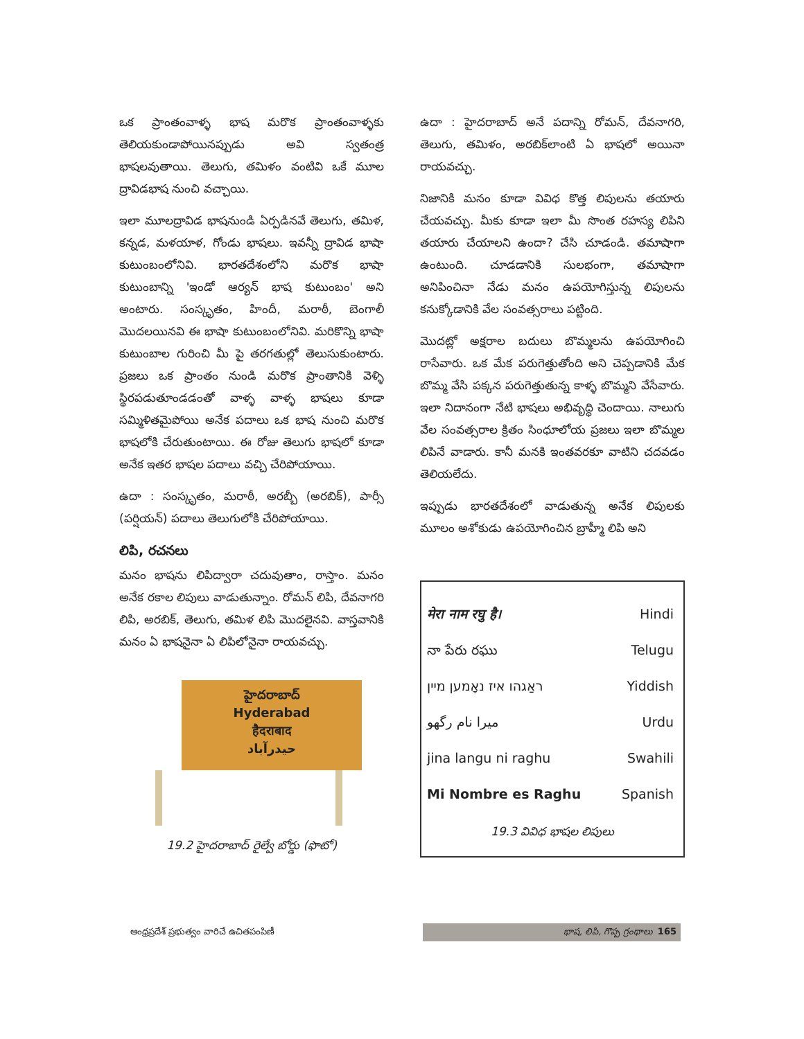ఒక ప్రాంతంవాళ్ళ భాష మరొక ప్రాంతంవాళ్ళకు తెలియకుండాపోయినప్పుడు అవి స్వతంత్ర భాషలవుతాయి. తెలుగు, తమిళం వంటివి ఒకే మూల ద్రావిడభాష నుంచి వచ్చాయి.
ఇలా మూలద్రావిడ భాషనుండి ఏర్పడినవే తెలుగు, తమిళ, కన్నడ, మళయాళ, గోండు భాషలు. ఇవన్నీ ద్రావిడ భాషా కుటుంబంలోనివి. భారతదేశంలోని మరొక భాషా కుటుంబాన్ని 'ఇండో ఆర్యన్ భాష కుటుంబం' అని అంటారు. సంస్కృతం, హిందీ, మరాఠీ, బెంగాలీ మొదలయినవి ఈ భాషా కుటుంబంలోనివి. మరికొన్ని భాషా కుటుంబాల గురించి మీ పై తరగతుల్లో తెలుసుకుంటారు. ప్రజలు ఒక ప్రాంతం నుండి మరొక ప్రాంతానికి వెళ్ళి స్థిరపడుతూండడంతో వాళ్ళ వాళ్ళ భాషలు కూడా సమ్మిళితమైపోయి అనేక పదాలు ఒక భాష నుంచి మరొక భాషలోకి చేరుతుంటాయి. ఈ రోజు తెలుగు భాషలో కూడా అనేక ఇతర భాషల పదాలు వచ్చి చేరిపోయాయి.
ఉదా : సంస్కృతం, మరాఠీ, అరబ్బీ (అరబిక్), పార్సీ (పర్షియన్) పదాలు తెలుగులోకి చేరిపోయాయి.
లిపి, రచనలు
మనం భాషను లిపిద్వారా చదువుతాం, రాస్తాం. మనం అనేక రకాల లిపులు వాడుతున్నాం. రోమన్ లిపి, దేవనాగరి లిపి, అరబిక్, తెలుగు, తమిళ లిపి మొదలైనవి. వాస్తవానికి మనం ఏ భాషనైనా ఏ లిపిలోనైనా రాయవచ్చు.
హైదరాబాద్
Hyderabad
हैदराबाद
حیدرآباد
19.2 హైదరాబాద్ రైల్వే బోర్డు (ఫొటో)
ఉదా : హైదరాబాద్ అనే పదాన్ని రోమన్, దేవనాగరి, తెలుగు, తమిళం, అరబిక్‌లాంటి ఏ భాషలో అయినా రాయవచ్చు.
నిజానికి మనం కూడా వివిధ కొత్త లిపులను తయారు చేయవచ్చు. మీకు కూడా ఇలా మీ సొంత రహస్య లిపిని తయారు చేయాలని ఉందా? చేసి చూడండి. తమాషాగా ఉంటుంది. చూడడానికి సులభంగా, తమాషాగా అనిపించినా నేడు మనం ఉపయోగిస్తున్న లిపులను కనుక్కోడానికి వేల సంవత్సరాలు పట్టింది.
మొదట్లో అక్షరాల బదులు బొమ్మలను ఉపయోగించి రాసేవారు. ఒక మేక పరుగెత్తుతోంది అని చెప్పడానికి మేక బొమ్మ వేసి పక్కన పరుగెత్తుతున్న కాళ్ళ బొమ్మని వేసేవారు. ఇలా నిదానంగా నేటి భాషలు అభివృద్ధి చెందాయి. నాలుగు వేల సంవత్సరాల క్రితం సింధూలోయ ప్రజలు ఇలా బొమ్మల లిపినే వాడారు. కానీ మనకి ఇంతవరకూ వాటిని చదవడం తెలియలేదు.
ఇప్పుడు భారతదేశంలో వాడుతున్న అనేక లిపులకు మూలం అశోకుడు ఉపయోగించిన బ్రాహ్మీ లిపి అని
| मेरा नाम रघु है। | Hindi |
| నా పేరు రఘు | Telugu |
| ראַגהו איז נאָמען מיין | Yiddish |
| میرا نام رگھو | Urdu |
| jina langu ni raghu | Swahili |
| Mi Nombre es Raghu | Spanish |
19.3 వివిధ భాషల లిపులు
ఆంధ్రప్రదేశ్ ప్రభుత్వం వారిచే ఉచితపంపిణీ భాష, లిపి, గొప్ప గ్రంథాలు 165